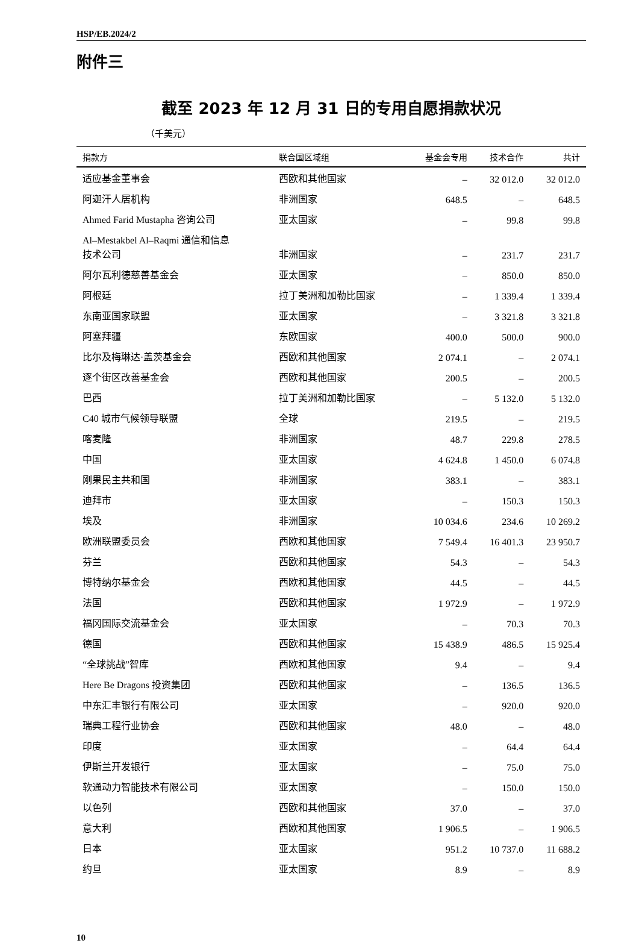HSP/EB.2024/2
附件三
截至 2023 年 12 月 31 日的专用自愿捐款状况
（千美元）
| 捐款方 | 联合国区域组 | 基金会专用 | 技术合作 | 共计 |
| --- | --- | --- | --- | --- |
| 适应基金董事会 | 西欧和其他国家 | – | 32 012.0 | 32 012.0 |
| 阿迦汗人居机构 | 非洲国家 | 648.5 | – | 648.5 |
| Ahmed Farid Mustapha 咨询公司 | 亚太国家 | – | 99.8 | 99.8 |
| Al–Mestakbel Al–Raqmi 通信和信息 技术公司 | 非洲国家 | – | 231.7 | 231.7 |
| 阿尔瓦利德慈善基金会 | 亚太国家 | – | 850.0 | 850.0 |
| 阿根廷 | 拉丁美洲和加勒比国家 | – | 1 339.4 | 1 339.4 |
| 东南亚国家联盟 | 亚太国家 | – | 3 321.8 | 3 321.8 |
| 阿塞拜疆 | 东欧国家 | 400.0 | 500.0 | 900.0 |
| 比尔及梅琳达·盖茨基金会 | 西欧和其他国家 | 2 074.1 | – | 2 074.1 |
| 逐个街区改善基金会 | 西欧和其他国家 | 200.5 | – | 200.5 |
| 巴西 | 拉丁美洲和加勒比国家 | – | 5 132.0 | 5 132.0 |
| C40 城市气候领导联盟 | 全球 | 219.5 | – | 219.5 |
| 喀麦隆 | 非洲国家 | 48.7 | 229.8 | 278.5 |
| 中国 | 亚太国家 | 4 624.8 | 1 450.0 | 6 074.8 |
| 刚果民主共和国 | 非洲国家 | 383.1 | – | 383.1 |
| 迪拜市 | 亚太国家 | – | 150.3 | 150.3 |
| 埃及 | 非洲国家 | 10 034.6 | 234.6 | 10 269.2 |
| 欧洲联盟委员会 | 西欧和其他国家 | 7 549.4 | 16 401.3 | 23 950.7 |
| 芬兰 | 西欧和其他国家 | 54.3 | – | 54.3 |
| 博特纳尔基金会 | 西欧和其他国家 | 44.5 | – | 44.5 |
| 法国 | 西欧和其他国家 | 1 972.9 | – | 1 972.9 |
| 福冈国际交流基金会 | 亚太国家 | – | 70.3 | 70.3 |
| 德国 | 西欧和其他国家 | 15 438.9 | 486.5 | 15 925.4 |
| “全球挑战”智库 | 西欧和其他国家 | 9.4 | – | 9.4 |
| Here Be Dragons 投资集团 | 西欧和其他国家 | – | 136.5 | 136.5 |
| 中东汇丰银行有限公司 | 亚太国家 | – | 920.0 | 920.0 |
| 瑞典工程行业协会 | 西欧和其他国家 | 48.0 | – | 48.0 |
| 印度 | 亚太国家 | – | 64.4 | 64.4 |
| 伊斯兰开发银行 | 亚太国家 | – | 75.0 | 75.0 |
| 软通动力智能技术有限公司 | 亚太国家 | – | 150.0 | 150.0 |
| 以色列 | 西欧和其他国家 | 37.0 | – | 37.0 |
| 意大利 | 西欧和其他国家 | 1 906.5 | – | 1 906.5 |
| 日本 | 亚太国家 | 951.2 | 10 737.0 | 11 688.2 |
| 约旦 | 亚太国家 | 8.9 | – | 8.9 |
10